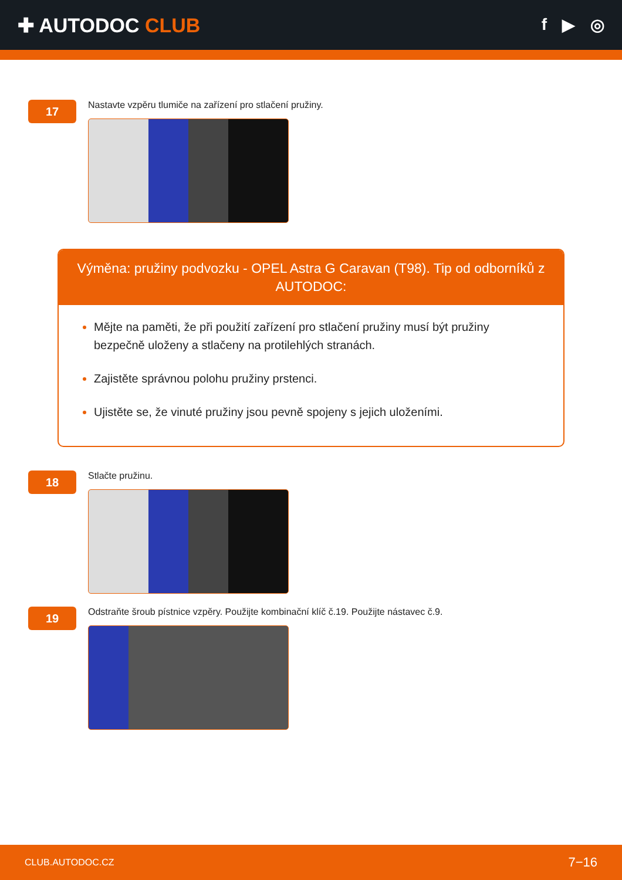✚ AUTODOC CLUB
f ▶ ◎
17
Nastavte vzpěru tlumiče na zařízení pro stlačení pružiny.
Výměna: pružiny podvozku - OPEL Astra G Caravan (T98). Tip od odborníků z AUTODOC:
Mějte na paměti, že při použití zařízení pro stlačení pružiny musí být pružiny bezpečně uloženy a stlačeny na protilehlých stranách.
Zajistěte správnou polohu pružiny prstenci.
Ujistěte se, že vinuté pružiny jsou pevně spojeny s jejich uloženími.
18
Stlačte pružinu.
19
Odstraňte šroub pístnice vzpěry. Použijte kombinační klíč č.19. Použijte nástavec č.9.
CLUB.AUTODOC.CZ 7−16